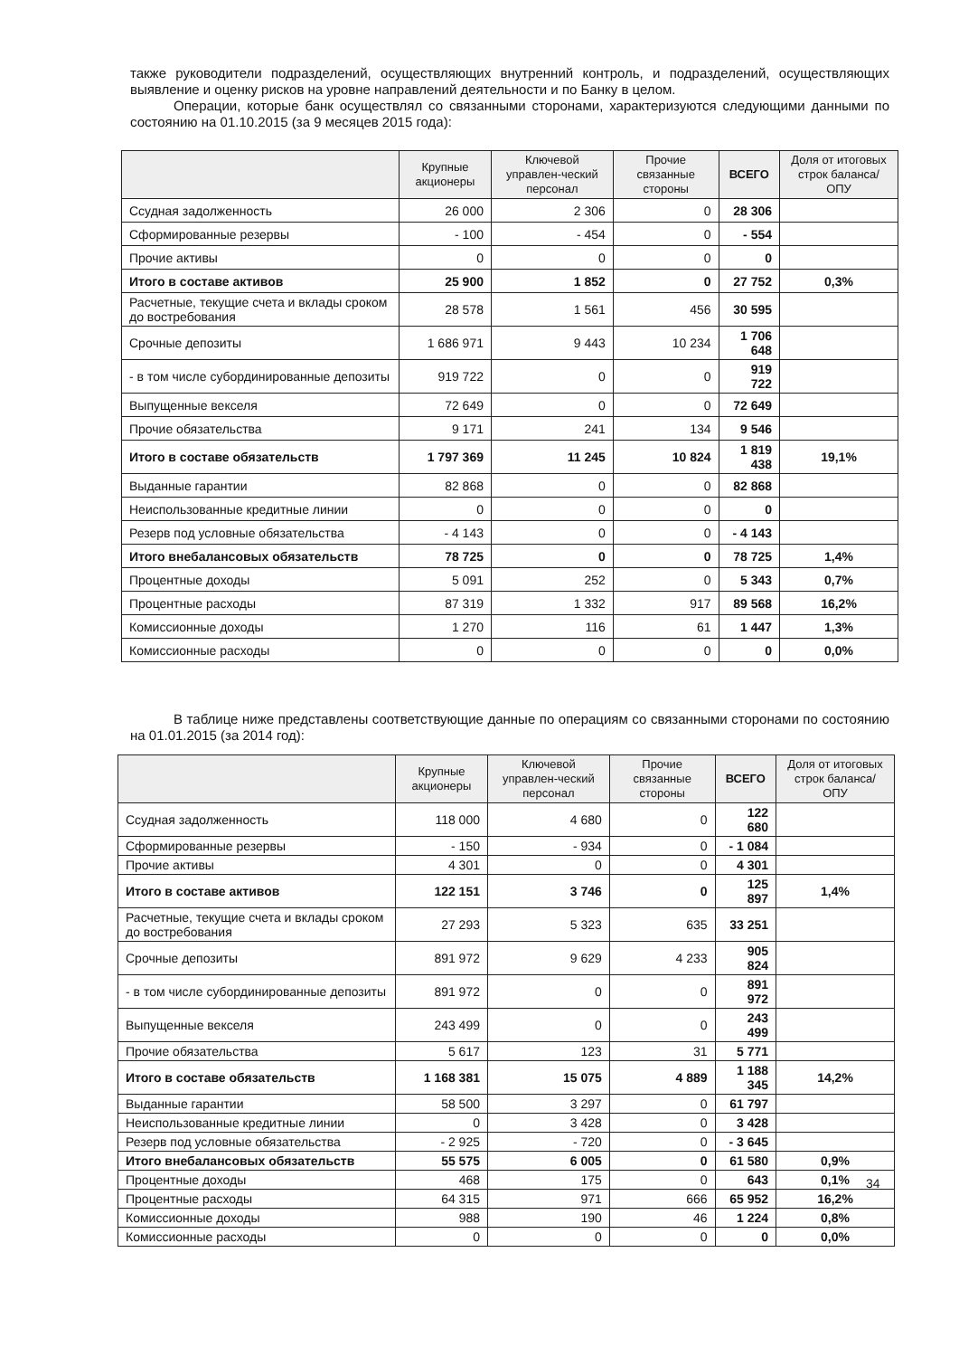также руководители подразделений, осуществляющих внутренний контроль, и подразделений, осуществляющих выявление и оценку рисков на уровне направлений деятельности и по Банку в целом.
Операции, которые банк осуществлял со связанными сторонами, характеризуются следующими данными по состоянию на 01.10.2015 (за 9 месяцев 2015 года):
| | Крупные акционеры | Ключевой управлен-ческий персонал | Прочие связанные стороны | ВСЕГО | Доля от итоговых строк баланса/ОПУ |
| --- | --- | --- | --- | --- | --- |
| Ссудная задолженность | 26 000 | 2 306 | 0 | 28 306 | |
| Сформированные резервы | - 100 | - 454 | 0 | - 554 | |
| Прочие активы | 0 | 0 | 0 | 0 | |
| Итого в составе активов | 25 900 | 1 852 | 0 | 27 752 | 0,3% |
| Расчетные, текущие счета и вклады сроком до востребования | 28 578 | 1 561 | 456 | 30 595 | |
| Срочные депозиты | 1 686 971 | 9 443 | 10 234 | 1 706 648 | |
| - в том числе субординированные депозиты | 919 722 | 0 | 0 | 919 722 | |
| Выпущенные векселя | 72 649 | 0 | 0 | 72 649 | |
| Прочие обязательства | 9 171 | 241 | 134 | 9 546 | |
| Итого в составе обязательств | 1 797 369 | 11 245 | 10 824 | 1 819 438 | 19,1% |
| Выданные гарантии | 82 868 | 0 | 0 | 82 868 | |
| Неиспользованные кредитные линии | 0 | 0 | 0 | 0 | |
| Резерв под условные обязательства | - 4 143 | 0 | 0 | - 4 143 | |
| Итого внебалансовых обязательств | 78 725 | 0 | 0 | 78 725 | 1,4% |
| Процентные доходы | 5 091 | 252 | 0 | 5 343 | 0,7% |
| Процентные расходы | 87 319 | 1 332 | 917 | 89 568 | 16,2% |
| Комиссионные доходы | 1 270 | 116 | 61 | 1 447 | 1,3% |
| Комиссионные расходы | 0 | 0 | 0 | 0 | 0,0% |
В таблице ниже представлены соответствующие данные по операциям со связанными сторонами по состоянию на 01.01.2015 (за 2014 год):
| | Крупные акционеры | Ключевой управлен-ческий персонал | Прочие связанные стороны | ВСЕГО | Доля от итоговых строк баланса/ОПУ |
| --- | --- | --- | --- | --- | --- |
| Ссудная задолженность | 118 000 | 4 680 | 0 | 122 680 | |
| Сформированные резервы | - 150 | - 934 | 0 | - 1 084 | |
| Прочие активы | 4 301 | 0 | 0 | 4 301 | |
| Итого в составе активов | 122 151 | 3 746 | 0 | 125 897 | 1,4% |
| Расчетные, текущие счета и вклады сроком до востребования | 27 293 | 5 323 | 635 | 33 251 | |
| Срочные депозиты | 891 972 | 9 629 | 4 233 | 905 824 | |
| - в том числе субординированные депозиты | 891 972 | 0 | 0 | 891 972 | |
| Выпущенные векселя | 243 499 | 0 | 0 | 243 499 | |
| Прочие обязательства | 5 617 | 123 | 31 | 5 771 | |
| Итого в составе обязательств | 1 168 381 | 15 075 | 4 889 | 1 188 345 | 14,2% |
| Выданные гарантии | 58 500 | 3 297 | 0 | 61 797 | |
| Неиспользованные кредитные линии | 0 | 3 428 | 0 | 3 428 | |
| Резерв под условные обязательства | - 2 925 | - 720 | 0 | - 3 645 | |
| Итого внебалансовых обязательств | 55 575 | 6 005 | 0 | 61 580 | 0,9% |
| Процентные доходы | 468 | 175 | 0 | 643 | 0,1% |
| Процентные расходы | 64 315 | 971 | 666 | 65 952 | 16,2% |
| Комиссионные доходы | 988 | 190 | 46 | 1 224 | 0,8% |
| Комиссионные расходы | 0 | 0 | 0 | 0 | 0,0% |
34